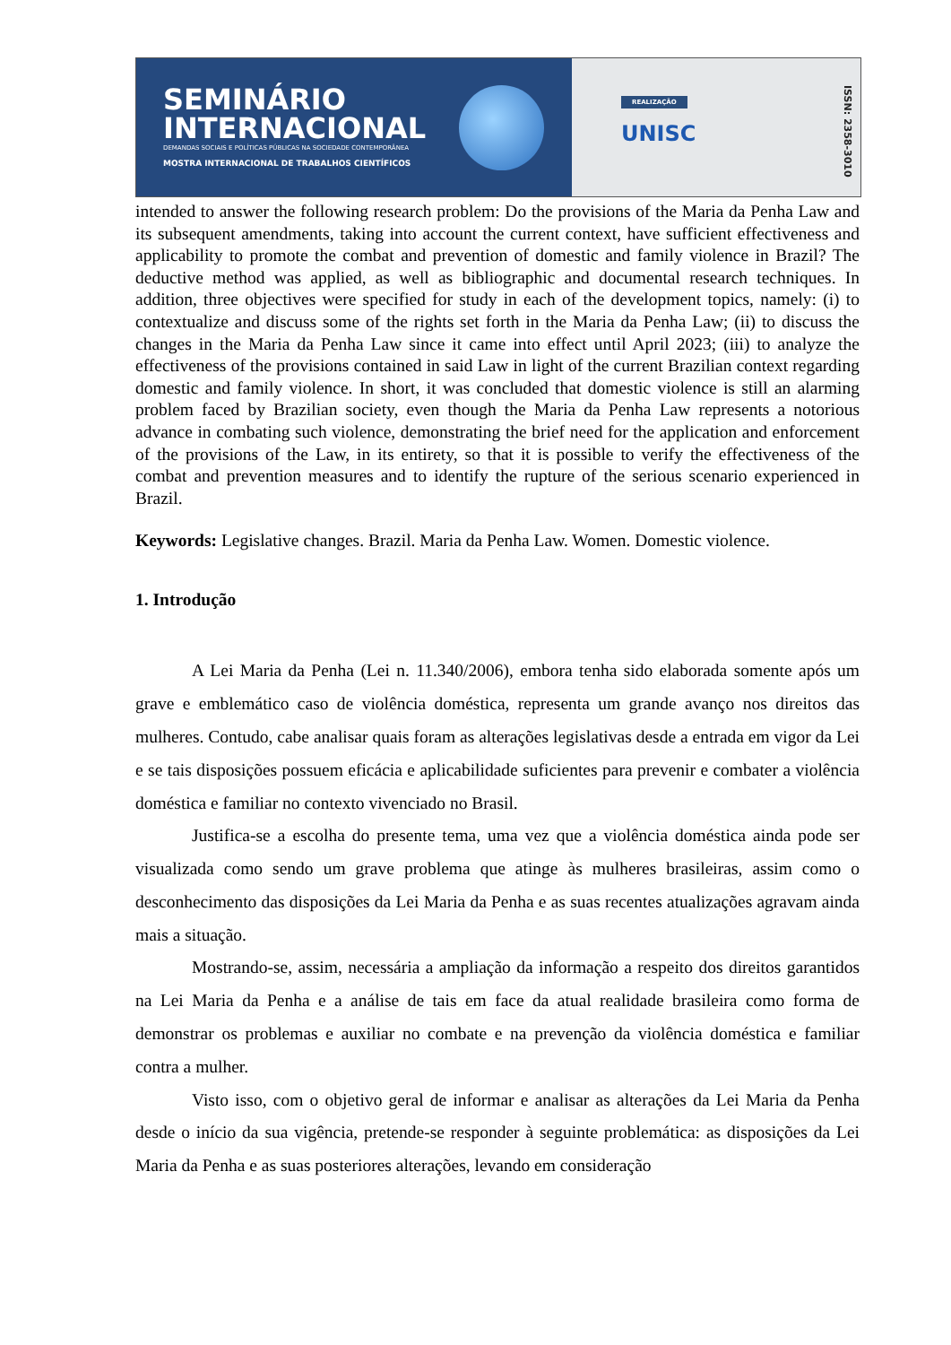SEMINÁRIO
INTERNACIONAL
DEMANDAS SOCIAIS E POLÍTICAS PÚBLICAS NA SOCIEDADE CONTEMPORÂNEA
MOSTRA INTERNACIONAL DE TRABALHOS CIENTÍFICOS
REALIZAÇÃO
UNISC
ISSN: 2358-3010
intended to answer the following research problem: Do the provisions of the Maria da Penha Law and its subsequent amendments, taking into account the current context, have sufficient effectiveness and applicability to promote the combat and prevention of domestic and family violence in Brazil? The deductive method was applied, as well as bibliographic and documental research techniques. In addition, three objectives were specified for study in each of the development topics, namely: (i) to contextualize and discuss some of the rights set forth in the Maria da Penha Law; (ii) to discuss the changes in the Maria da Penha Law since it came into effect until April 2023; (iii) to analyze the effectiveness of the provisions contained in said Law in light of the current Brazilian context regarding domestic and family violence. In short, it was concluded that domestic violence is still an alarming problem faced by Brazilian society, even though the Maria da Penha Law represents a notorious advance in combating such violence, demonstrating the brief need for the application and enforcement of the provisions of the Law, in its entirety, so that it is possible to verify the effectiveness of the combat and prevention measures and to identify the rupture of the serious scenario experienced in Brazil.
Keywords: Legislative changes. Brazil. Maria da Penha Law. Women. Domestic violence.
1. Introdução
A Lei Maria da Penha (Lei n. 11.340/2006), embora tenha sido elaborada somente após um grave e emblemático caso de violência doméstica, representa um grande avanço nos direitos das mulheres. Contudo, cabe analisar quais foram as alterações legislativas desde a entrada em vigor da Lei e se tais disposições possuem eficácia e aplicabilidade suficientes para prevenir e combater a violência doméstica e familiar no contexto vivenciado no Brasil.
Justifica-se a escolha do presente tema, uma vez que a violência doméstica ainda pode ser visualizada como sendo um grave problema que atinge às mulheres brasileiras, assim como o desconhecimento das disposições da Lei Maria da Penha e as suas recentes atualizações agravam ainda mais a situação.
Mostrando-se, assim, necessária a ampliação da informação a respeito dos direitos garantidos na Lei Maria da Penha e a análise de tais em face da atual realidade brasileira como forma de demonstrar os problemas e auxiliar no combate e na prevenção da violência doméstica e familiar contra a mulher.
Visto isso, com o objetivo geral de informar e analisar as alterações da Lei Maria da Penha desde o início da sua vigência, pretende-se responder à seguinte problemática: as disposições da Lei Maria da Penha e as suas posteriores alterações, levando em consideração